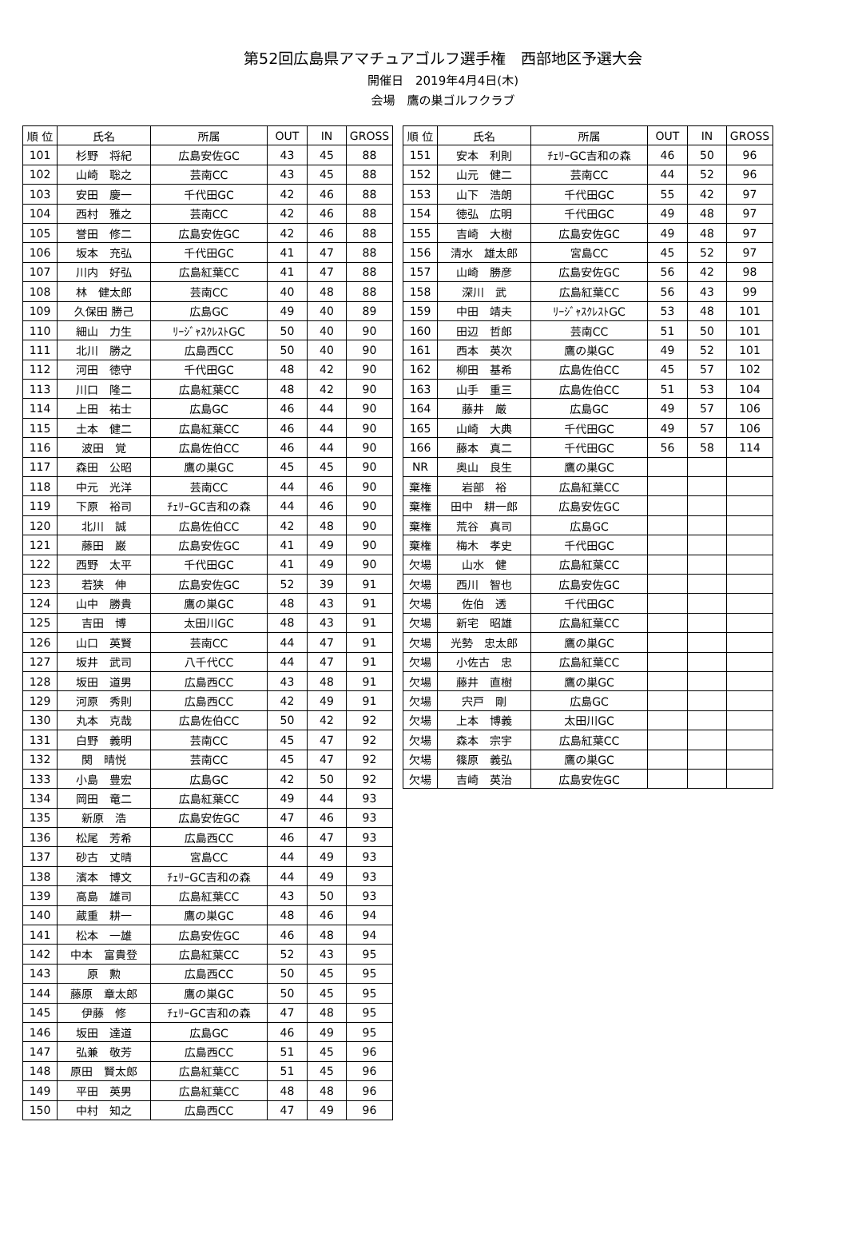第52回広島県アマチュアゴルフ選手権　西部地区予選大会
開催日　2019年4月4日(木)
会場　鷹の巣ゴルフクラブ
| 順 位 | 氏名 | 所属 | OUT | IN | GROSS |
| --- | --- | --- | --- | --- | --- |
| 101 | 杉野 将紀 | 広島安佐GC | 43 | 45 | 88 |
| 102 | 山崎 聡之 | 芸南CC | 43 | 45 | 88 |
| 103 | 安田 慶一 | 千代田GC | 42 | 46 | 88 |
| 104 | 西村 雅之 | 芸南CC | 42 | 46 | 88 |
| 105 | 誉田 修二 | 広島安佐GC | 42 | 46 | 88 |
| 106 | 坂本 充弘 | 千代田GC | 41 | 47 | 88 |
| 107 | 川内 好弘 | 広島紅葉CC | 41 | 47 | 88 |
| 108 | 林 健太郎 | 芸南CC | 40 | 48 | 88 |
| 109 | 久保田 勝己 | 広島GC | 49 | 40 | 89 |
| 110 | 細山 力生 | ﾘｰｼﾞｬｽｸﾚｽﾄGC | 50 | 40 | 90 |
| 111 | 北川 勝之 | 広島西CC | 50 | 40 | 90 |
| 112 | 河田 徳守 | 千代田GC | 48 | 42 | 90 |
| 113 | 川口 隆二 | 広島紅葉CC | 48 | 42 | 90 |
| 114 | 上田 祐士 | 広島GC | 46 | 44 | 90 |
| 115 | 土本 健二 | 広島紅葉CC | 46 | 44 | 90 |
| 116 | 波田 覚 | 広島佐伯CC | 46 | 44 | 90 |
| 117 | 森田 公昭 | 鷹の巣GC | 45 | 45 | 90 |
| 118 | 中元 光洋 | 芸南CC | 44 | 46 | 90 |
| 119 | 下原 裕司 | ﾁｪﾘｰGC吉和の森 | 44 | 46 | 90 |
| 120 | 北川 誠 | 広島佐伯CC | 42 | 48 | 90 |
| 121 | 藤田 巌 | 広島安佐GC | 41 | 49 | 90 |
| 122 | 西野 太平 | 千代田GC | 41 | 49 | 90 |
| 123 | 若狭 伸 | 広島安佐GC | 52 | 39 | 91 |
| 124 | 山中 勝貴 | 鷹の巣GC | 48 | 43 | 91 |
| 125 | 吉田 博 | 太田川GC | 48 | 43 | 91 |
| 126 | 山口 英賢 | 芸南CC | 44 | 47 | 91 |
| 127 | 坂井 武司 | 八千代CC | 44 | 47 | 91 |
| 128 | 坂田 道男 | 広島西CC | 43 | 48 | 91 |
| 129 | 河原 秀則 | 広島西CC | 42 | 49 | 91 |
| 130 | 丸本 克哉 | 広島佐伯CC | 50 | 42 | 92 |
| 131 | 白野 義明 | 芸南CC | 45 | 47 | 92 |
| 132 | 関 晴悦 | 芸南CC | 45 | 47 | 92 |
| 133 | 小島 豊宏 | 広島GC | 42 | 50 | 92 |
| 134 | 岡田 竜二 | 広島紅葉CC | 49 | 44 | 93 |
| 135 | 新原 浩 | 広島安佐GC | 47 | 46 | 93 |
| 136 | 松尾 芳希 | 広島西CC | 46 | 47 | 93 |
| 137 | 砂古 丈晴 | 宮島CC | 44 | 49 | 93 |
| 138 | 濱本 博文 | ﾁｪﾘｰGC吉和の森 | 44 | 49 | 93 |
| 139 | 高島 雄司 | 広島紅葉CC | 43 | 50 | 93 |
| 140 | 蔵重 耕一 | 鷹の巣GC | 48 | 46 | 94 |
| 141 | 松本 一雄 | 広島安佐GC | 46 | 48 | 94 |
| 142 | 中本 富貴登 | 広島紅葉CC | 52 | 43 | 95 |
| 143 | 原 勲 | 広島西CC | 50 | 45 | 95 |
| 144 | 藤原 章太郎 | 鷹の巣GC | 50 | 45 | 95 |
| 145 | 伊藤 修 | ﾁｪﾘｰGC吉和の森 | 47 | 48 | 95 |
| 146 | 坂田 達道 | 広島GC | 46 | 49 | 95 |
| 147 | 弘兼 敬芳 | 広島西CC | 51 | 45 | 96 |
| 148 | 原田 賢太郎 | 広島紅葉CC | 51 | 45 | 96 |
| 149 | 平田 英男 | 広島紅葉CC | 48 | 48 | 96 |
| 150 | 中村 知之 | 広島西CC | 47 | 49 | 96 |
| 順 位 | 氏名 | 所属 | OUT | IN | GROSS |
| --- | --- | --- | --- | --- | --- |
| 151 | 安本 利則 | ﾁｪﾘｰGC吉和の森 | 46 | 50 | 96 |
| 152 | 山元 健二 | 芸南CC | 44 | 52 | 96 |
| 153 | 山下 浩朗 | 千代田GC | 55 | 42 | 97 |
| 154 | 徳弘 広明 | 千代田GC | 49 | 48 | 97 |
| 155 | 吉崎 大樹 | 広島安佐GC | 49 | 48 | 97 |
| 156 | 清水 雄太郎 | 宮島CC | 45 | 52 | 97 |
| 157 | 山崎 勝彦 | 広島安佐GC | 56 | 42 | 98 |
| 158 | 深川 武 | 広島紅葉CC | 56 | 43 | 99 |
| 159 | 中田 靖夫 | ﾘｰｼﾞｬｽｸﾚｽﾄGC | 53 | 48 | 101 |
| 160 | 田辺 哲郎 | 芸南CC | 51 | 50 | 101 |
| 161 | 西本 英次 | 鷹の巣GC | 49 | 52 | 101 |
| 162 | 柳田 基希 | 広島佐伯CC | 45 | 57 | 102 |
| 163 | 山手 重三 | 広島佐伯CC | 51 | 53 | 104 |
| 164 | 藤井 厳 | 広島GC | 49 | 57 | 106 |
| 165 | 山崎 大典 | 千代田GC | 49 | 57 | 106 |
| 166 | 藤本 真二 | 千代田GC | 56 | 58 | 114 |
| NR | 奥山 良生 | 鷹の巣GC | | | |
| 棄権 | 岩部 裕 | 広島紅葉CC | | | |
| 棄権 | 田中 耕一郎 | 広島安佐GC | | | |
| 棄権 | 荒谷 真司 | 広島GC | | | |
| 棄権 | 梅木 孝史 | 千代田GC | | | |
| 欠場 | 山水 健 | 広島紅葉CC | | | |
| 欠場 | 西川 智也 | 広島安佐GC | | | |
| 欠場 | 佐伯 透 | 千代田GC | | | |
| 欠場 | 新宅 昭雄 | 広島紅葉CC | | | |
| 欠場 | 光勢 忠太郎 | 鷹の巣GC | | | |
| 欠場 | 小佐古 忠 | 広島紅葉CC | | | |
| 欠場 | 藤井 直樹 | 鷹の巣GC | | | |
| 欠場 | 宍戸 剛 | 広島GC | | | |
| 欠場 | 上本 博義 | 太田川GC | | | |
| 欠場 | 森本 宗宇 | 広島紅葉CC | | | |
| 欠場 | 篠原 義弘 | 鷹の巣GC | | | |
| 欠場 | 吉崎 英治 | 広島安佐GC | | | |